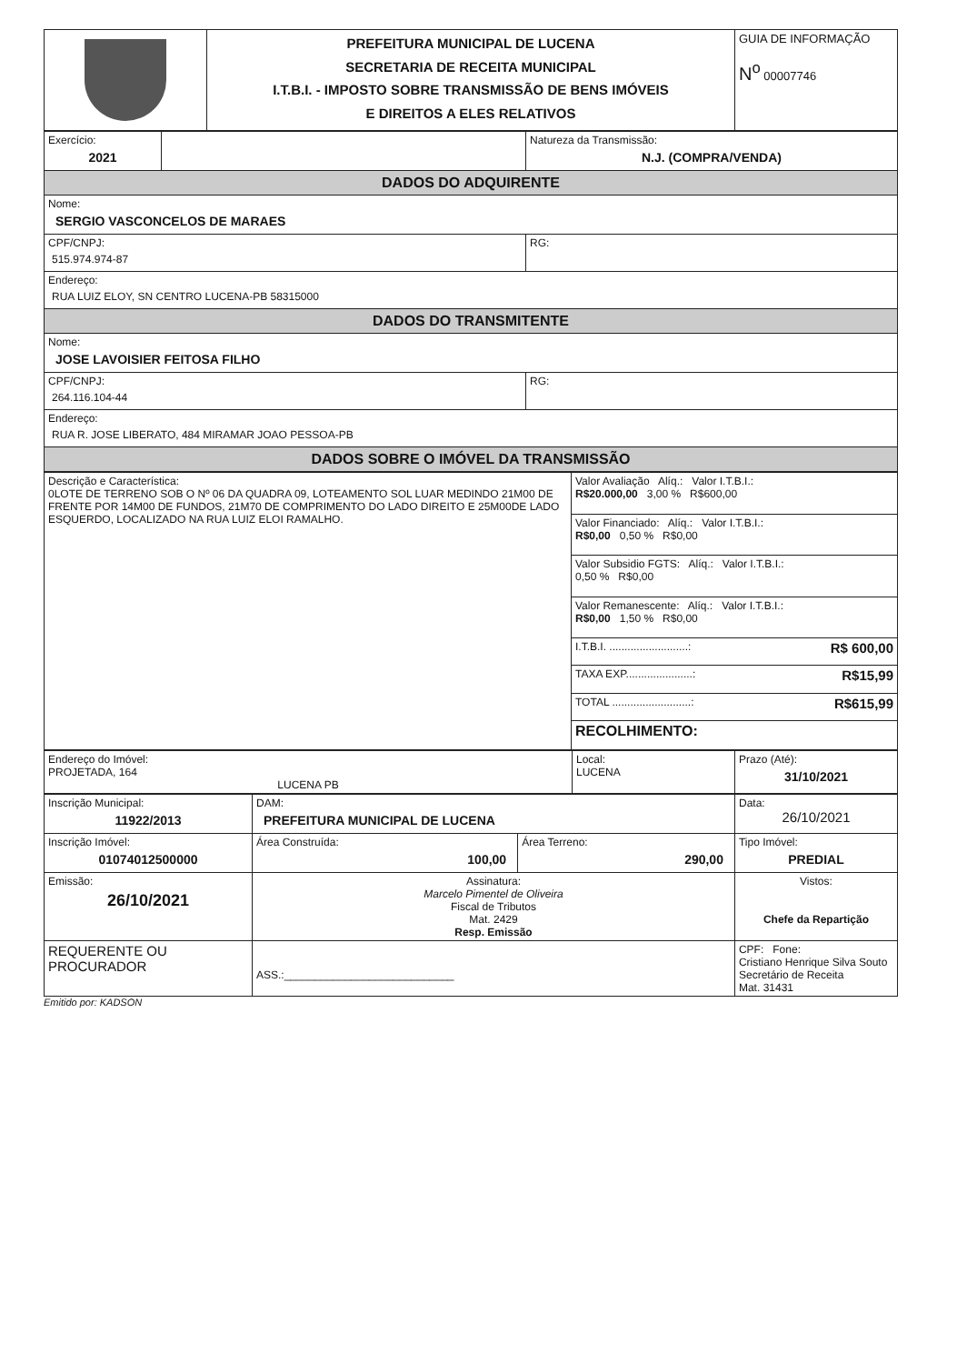| | PREFEITURA MUNICIPAL DE LUCENA SECRETARIA DE RECEITA MUNICIPAL I.T.B.I. - IMPOSTO SOBRE TRANSMISSÃO DE BENS IMÓVEIS E DIREITOS A ELES RELATIVOS | GUIA DE INFORMAÇÃO N<sup>o</sup> 00007746 |
| Exercício: 2021 | | Natureza da Transmissão: N.J. (COMPRA/VENDA) |
| DADOS DO ADQUIRENTE | | |
| Nome: SERGIO VASCONCELOS DE MARAES | | |
| CPF/CNPJ: 515.974.974-87 | | RG: |
| Endereço: RUA LUIZ ELOY, SN CENTRO LUCENA-PB 58315000 | | |
| DADOS DO TRANSMITENTE | | |
| Nome: JOSE LAVOISIER FEITOSA FILHO | | |
| CPF/CNPJ: 264.116.104-44 | | RG: |
| Endereço: RUA R. JOSE LIBERATO, 484 MIRAMAR JOAO PESSOA-PB | | |
| DADOS SOBRE O IMÓVEL DA TRANSMISSÃO | | |
| Descrição e Característica: 0LOTE DE TERRENO SOB O Nº 06 DA QUADRA 09, LOTEAMENTO SOL LUAR MEDINDO 21M00 DE FRENTE POR 14M00 DE FUNDOS, 21M70 DE COMPRIMENTO DO LADO DIREITO E 25M00DE LADO ESQUERDO, LOCALIZADO NA RUA LUIZ ELOI RAMALHO. | Valor Avaliação Alíq.: Valor I.T.B.I.: R$20.000,00 3,00 % R$600,00 |
| | Valor Financiado: Alíq.: Valor I.T.B.I.: R$0,00 0,50 % R$0,00 |
| | Valor Subsidio FGTS: Alíq.: Valor I.T.B.I.: 0,50 % R$0,00 |
| | Valor Remanescente: Alíq.: Valor I.T.B.I.: R$0,00 1,50 % R$0,00 |
| | I.T.B.I. ..........................: R$ 600,00 |
| | TAXA EXP......................: R$15,99 |
| | TOTAL ..........................: R$615,99 |
| | RECOLHIMENTO: |
| Endereço do Imóvel: PROJETADA, 164 LUCENA PB | Local: LUCENA | Prazo (Até): 31/10/2021 |
| Inscrição Municipal: 11922/2013 | DAM: PREFEITURA MUNICIPAL DE LUCENA | | | Data: 26/10/2021 |
| Inscrição Imóvel: 01074012500000 | Área Construída: 100,00 | Área Terreno: 290,00 | Tipo Imóvel: PREDIAL | |
| Emissão: 26/10/2021 | Assinatura: Marcelo Pimentel de Oliveira Fiscal de Tributos Mat. 2429 Resp. Emissão | | Vistos: Chefe da Repartição | |
| REQUERENTE OU PROCURADOR | ASS.:____________________________ | | CPF: Fone: Cristiano Henrique Silva Souto Secretário de Receita Mat. 31431 | |
Emitido por: KADSON